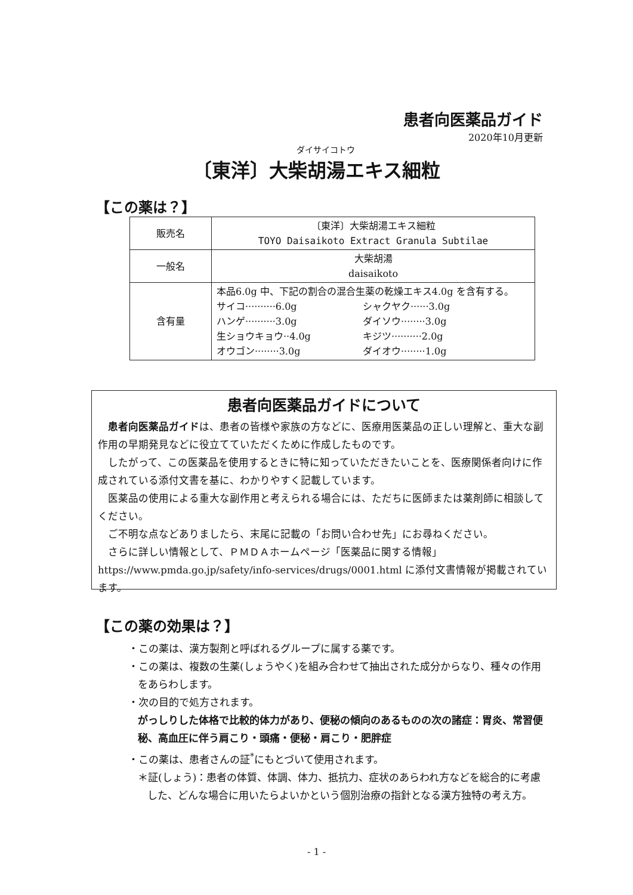患者向医薬品ガイド
2020年10月更新
ダイサイコトウ
〔東洋〕大柴胡湯エキス細粒
【この薬は？】
| 販売名 | 〔東洋〕大柴胡湯エキス細粒 TOYO Daisaikoto Extract Granula Subtilae |
| 一般名 | 大柴胡湯 daisaikoto |
| 含有量 | 本品6.0g 中、下記の割合の混合生薬の乾燥エキス4.0g を含有する。 サイコ··········6.0g シャクヤク······3.0g ハンゲ··········3.0g ダイソウ········3.0g 生ショウキョウ··4.0g キジツ··········2.0g オウゴン········3.0g ダイオウ········1.0g |
患者向医薬品ガイドについて
患者向医薬品ガイドは、患者の皆様や家族の方などに、医療用医薬品の正しい理解と、重大な副作用の早期発見などに役立てていただくために作成したものです。
したがって、この医薬品を使用するときに特に知っていただきたいことを、医療関係者向けに作成されている添付文書を基に、わかりやすく記載しています。
医薬品の使用による重大な副作用と考えられる場合には、ただちに医師または薬剤師に相談してください。
ご不明な点などありましたら、末尾に記載の「お問い合わせ先」にお尋ねください。
さらに詳しい情報として、ＰＭＤＡホームページ「医薬品に関する情報」 https://www.pmda.go.jp/safety/info-services/drugs/0001.html に添付文書情報が掲載されています。
【この薬の効果は？】
・この薬は、漢方製剤と呼ばれるグループに属する薬です。
・この薬は、複数の生薬(しょうやく)を組み合わせて抽出された成分からなり、種々の作用をあらわします。
・次の目的で処方されます。
がっしりした体格で比較的体力があり、便秘の傾向のあるものの次の諸症：胃炎、常習便秘、高血圧に伴う肩こり・頭痛・便秘・肩こり・肥胖症
・この薬は、患者さんの証<sup>*</sup>にもとづいて使用されます。
＊証(しょう)：患者の体質、体調、体力、抵抗力、症状のあらわれ方などを総合的に考慮した、どんな場合に用いたらよいかという個別治療の指針となる漢方独特の考え方。
- 1 -